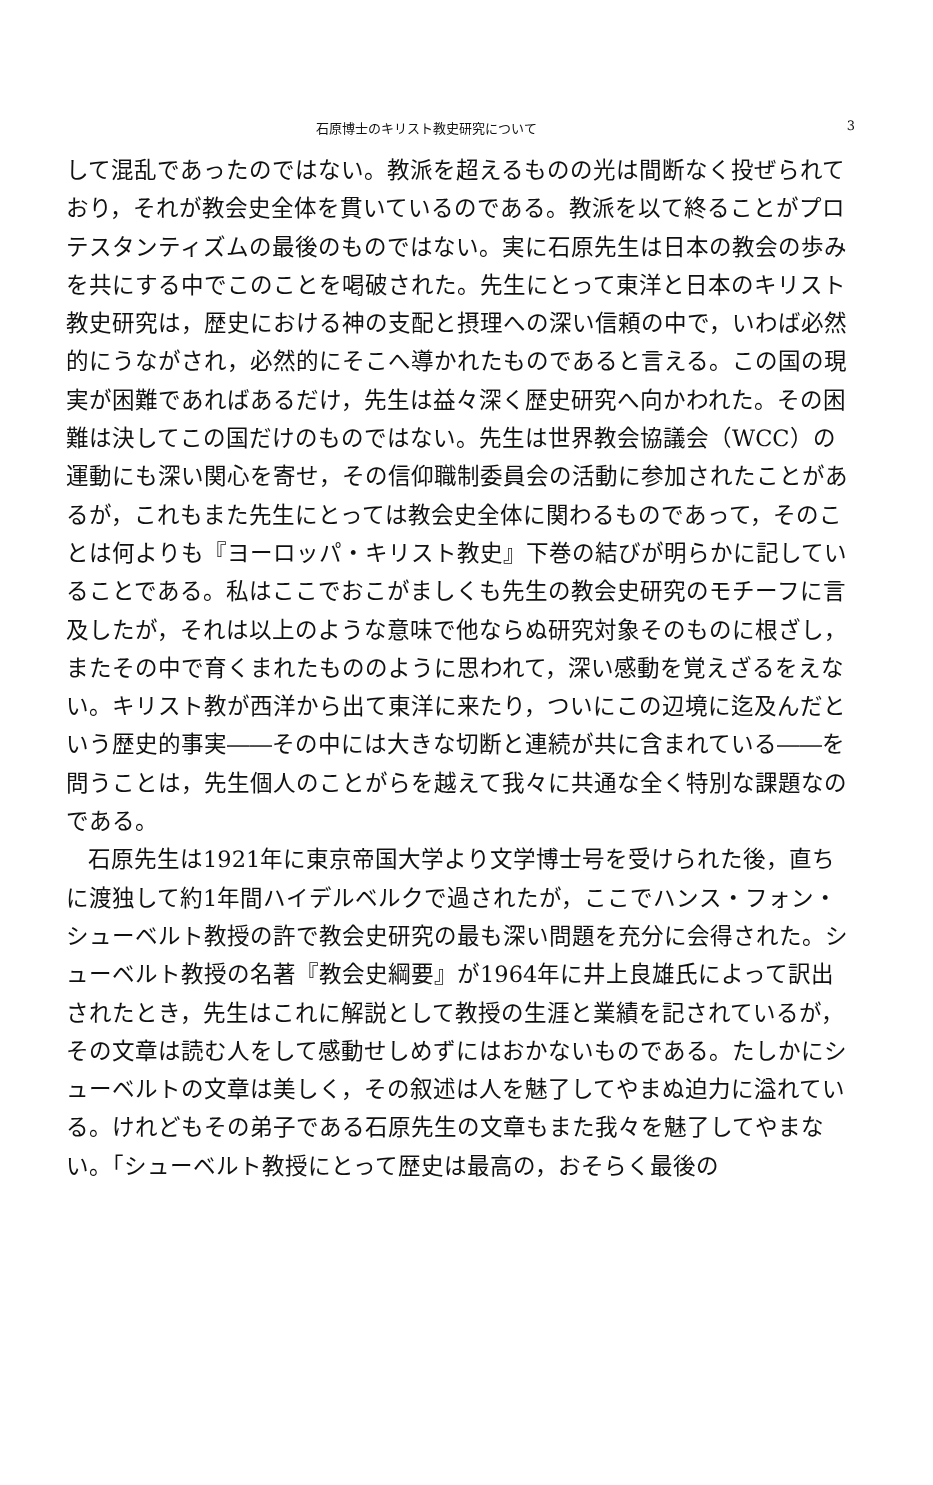石原博士のキリスト教史研究について 3
して混乱であったのではない。教派を超えるものの光は間断なく投ぜられており，それが教会史全体を貫いているのである。教派を以て終ることがプロテスタンティズムの最後のものではない。実に石原先生は日本の教会の歩みを共にする中でこのことを喝破された。先生にとって東洋と日本のキリスト教史研究は，歴史における神の支配と摂理への深い信頼の中で，いわば必然的にうながされ，必然的にそこへ導かれたものであると言える。この国の現実が困難であればあるだけ，先生は益々深く歴史研究へ向かわれた。その困難は決してこの国だけのものではない。先生は世界教会協議会（WCC）の運動にも深い関心を寄せ，その信仰職制委員会の活動に参加されたことがあるが，これもまた先生にとっては教会史全体に関わるものであって，そのことは何よりも『ヨーロッパ・キリスト教史』下巻の結びが明らかに記していることである。私はここでおこがましくも先生の教会史研究のモチーフに言及したが，それは以上のような意味で他ならぬ研究対象そのものに根ざし，またその中で育くまれたもののように思われて，深い感動を覚えざるをえない。キリスト教が西洋から出て東洋に来たり，ついにこの辺境に迄及んだという歴史的事実――その中には大きな切断と連続が共に含まれている――を問うことは，先生個人のことがらを越えて我々に共通な全く特別な課題なのである。
石原先生は1921年に東京帝国大学より文学博士号を受けられた後，直ちに渡独して約1年間ハイデルベルクで過されたが，ここでハンス・フォン・シューベルト教授の許で教会史研究の最も深い問題を充分に会得された。シューベルト教授の名著『教会史綱要』が1964年に井上良雄氏によって訳出されたとき，先生はこれに解説として教授の生涯と業績を記されているが，その文章は読む人をして感動せしめずにはおかないものである。たしかにシューベルトの文章は美しく，その叙述は人を魅了してやまぬ迫力に溢れている。けれどもその弟子である石原先生の文章もまた我々を魅了してやまない。「シューベルト教授にとって歴史は最高の，おそらく最後の